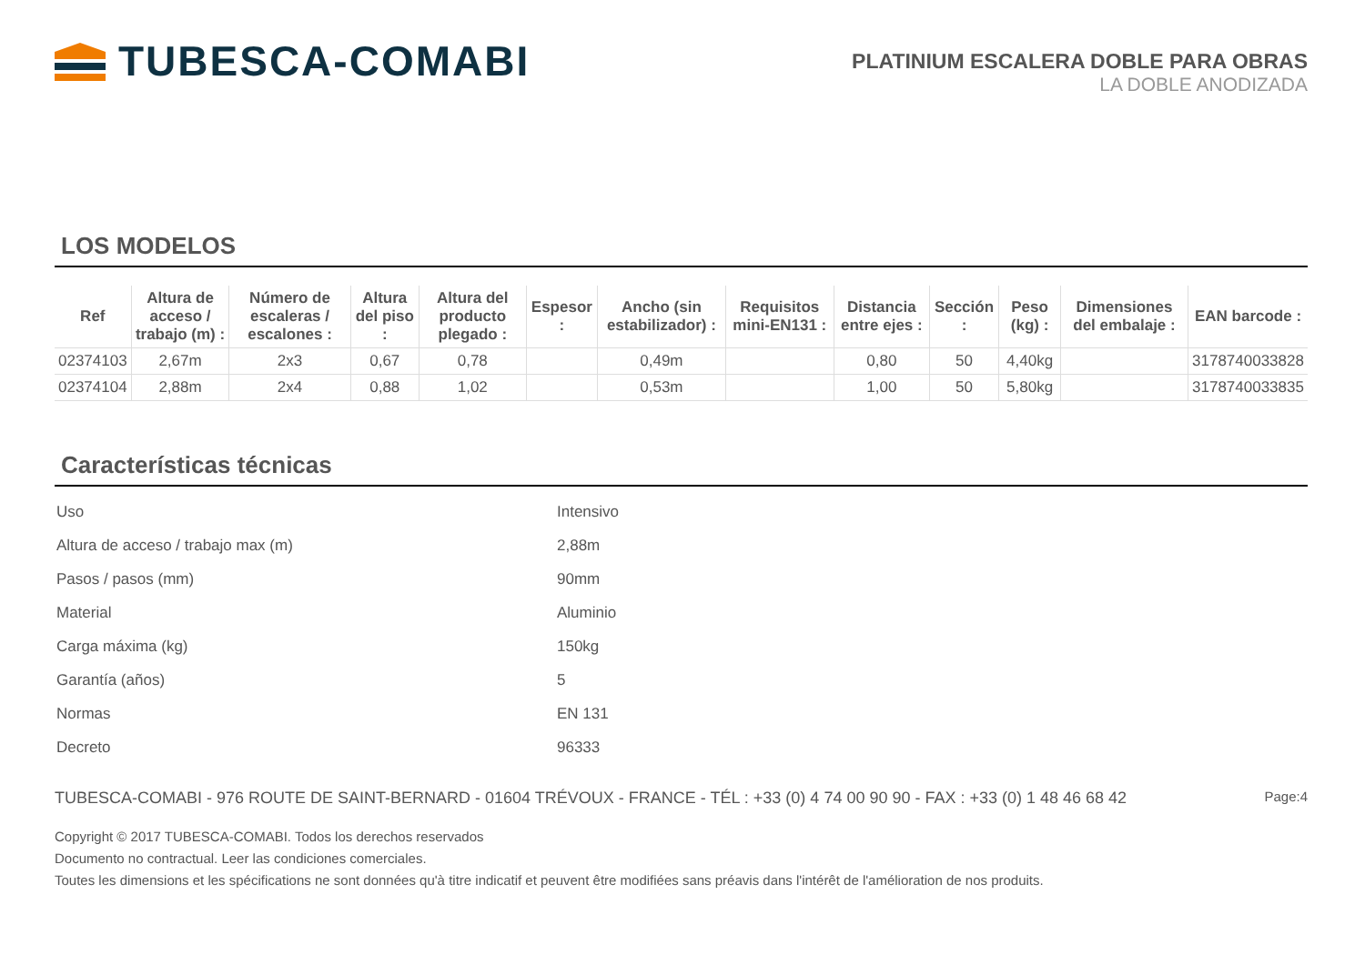TUBESCA-COMABI
PLATINIUM ESCALERA DOBLE PARA OBRAS
LA DOBLE ANODIZADA
LOS MODELOS
| Ref | Altura de acceso / trabajo (m) : | Número de escaleras / escalones : | Altura del piso : | Altura del producto plegado : | Espesor : | Ancho (sin estabilizador) : | Requisitos mini-EN131 : | Distancia entre ejes : | Sección : | Peso (kg) : | Dimensiones del embalaje : | EAN barcode : |
| --- | --- | --- | --- | --- | --- | --- | --- | --- | --- | --- | --- | --- |
| 02374103 | 2,67m | 2x3 | 0,67 | 0,78 | | 0,49m | | 0,80 | 50 | 4,40kg | | 3178740033828 |
| 02374104 | 2,88m | 2x4 | 0,88 | 1,02 | | 0,53m | | 1,00 | 50 | 5,80kg | | 3178740033835 |
Características técnicas
| Uso | Intensivo |
| Altura de acceso / trabajo max (m) | 2,88m |
| Pasos / pasos (mm) | 90mm |
| Material | Aluminio |
| Carga máxima (kg) | 150kg |
| Garantía (años) | 5 |
| Normas | EN 131 |
| Decreto | 96333 |
TUBESCA-COMABI - 976 ROUTE DE SAINT-BERNARD - 01604 TRÉVOUX - FRANCE - TÉL : +33 (0) 4 74 00 90 90 - FAX : +33 (0) 1 48 46 68 42 Page:4
Copyright © 2017 TUBESCA-COMABI. Todos los derechos reservados
Documento no contractual. Leer las condiciones comerciales.
Toutes les dimensions et les spécifications ne sont données qu'à titre indicatif et peuvent être modifiées sans préavis dans l'intérêt de l'amélioration de nos produits.